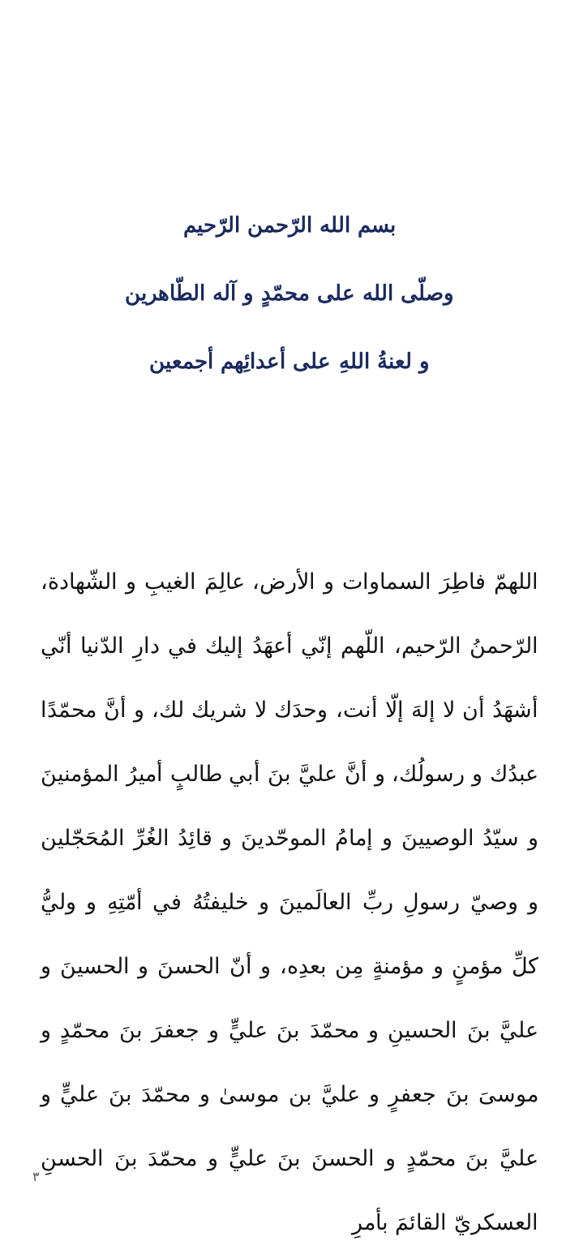بسم الله الرّحمن الرّحيم
وصلّى الله على محمّدٍ و آله الطّاهرين
و لعنةُ اللهِ على أعدائِهم أجمعين
اللهمّ فاطِرَ السماوات و الأرض، عالِمَ الغيبِ و الشّهادة، الرّحمنُ الرّحيم، اللّهم إنّي أعهَدُ إليك في دارِ الدّنيا أنّي أشهَدُ أن لا إلهَ إلّا أنت، وحدَك لا شريك لك، و أنَّ محمّدًا عبدُك و رسولُك، و أنَّ عليَّ بنَ أبي طالبٍ أميرُ المؤمنينَ و سيّدُ الوصيينَ و إمامُ الموحّدينَ و قائِدُ الغُرِّ المُحَجّلين و وصيّ رسولِ ربِّ العالَمينَ و خليفتُهُ في أمّتِهِ و وليُّ كلِّ مؤمنٍ و مؤمنةٍ مِن بعدِه، و أنّ الحسنَ و الحسينَ و عليَّ بنَ الحسينِ و محمّدَ بنَ عليٍّ و جعفرَ بنَ محمّدٍ و موسىَ بنَ جعفرٍ و عليَّ بن موسىٰ و محمّدَ بنَ عليٍّ و عليَّ بنَ محمّدٍ و الحسنَ بنَ عليٍّ و محمّدَ بنَ الحسنِ العسكريّ القائمَ بأمرِ
٣